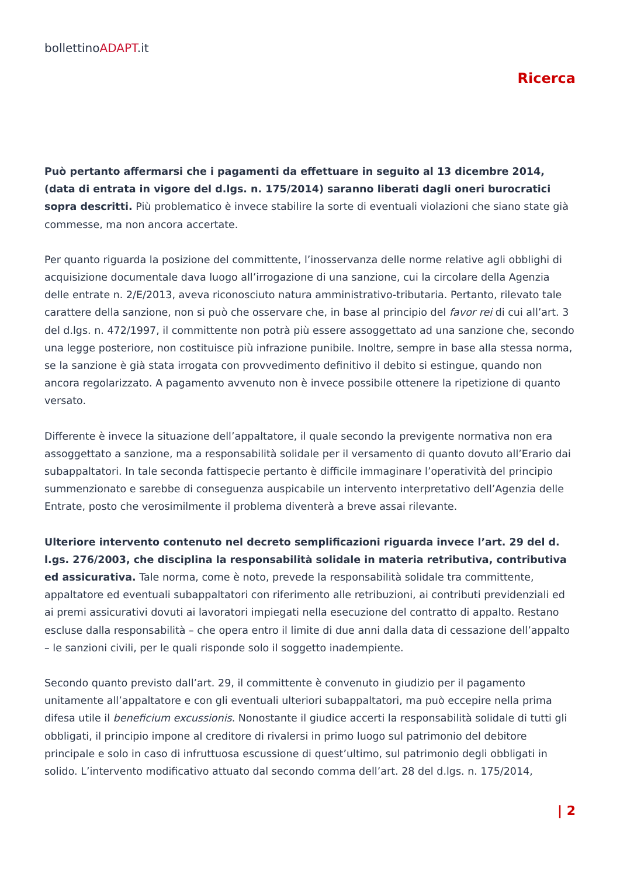bollettinoADAPT.it
Ricerca
Può pertanto affermarsi che i pagamenti da effettuare in seguito al 13 dicembre 2014, (data di entrata in vigore del d.lgs. n. 175/2014) saranno liberati dagli oneri burocratici sopra descritti. Più problematico è invece stabilire la sorte di eventuali violazioni che siano state già commesse, ma non ancora accertate.
Per quanto riguarda la posizione del committente, l’inosservanza delle norme relative agli obblighi di acquisizione documentale dava luogo all’irrogazione di una sanzione, cui la circolare della Agenzia delle entrate n. 2/E/2013, aveva riconosciuto natura amministrativo-tributaria. Pertanto, rilevato tale carattere della sanzione, non si può che osservare che, in base al principio del favor rei di cui all’art. 3 del d.lgs. n. 472/1997, il committente non potrà più essere assoggettato ad una sanzione che, secondo una legge posteriore, non costituisce più infrazione punibile. Inoltre, sempre in base alla stessa norma, se la sanzione è già stata irrogata con provvedimento definitivo il debito si estingue, quando non ancora regolarizzato. A pagamento avvenuto non è invece possibile ottenere la ripetizione di quanto versato.
Differente è invece la situazione dell’appaltatore, il quale secondo la previgente normativa non era assoggettato a sanzione, ma a responsabilità solidale per il versamento di quanto dovuto all’Erario dai subappaltatori. In tale seconda fattispecie pertanto è difficile immaginare l’operatività del principio summenzionato e sarebbe di conseguenza auspicabile un intervento interpretativo dell’Agenzia delle Entrate, posto che verosimilmente il problema diventerà a breve assai rilevante.
Ulteriore intervento contenuto nel decreto semplificazioni riguarda invece l’art. 29 del d. l.gs. 276/2003, che disciplina la responsabilità solidale in materia retributiva, contributiva ed assicurativa. Tale norma, come è noto, prevede la responsabilità solidale tra committente, appaltatore ed eventuali subappaltatori con riferimento alle retribuzioni, ai contributi previdenziali ed ai premi assicurativi dovuti ai lavoratori impiegati nella esecuzione del contratto di appalto. Restano escluse dalla responsabilità – che opera entro il limite di due anni dalla data di cessazione dell’appalto – le sanzioni civili, per le quali risponde solo il soggetto inadempiente.
Secondo quanto previsto dall’art. 29, il committente è convenuto in giudizio per il pagamento unitamente all’appaltatore e con gli eventuali ulteriori subappaltatori, ma può eccepire nella prima difesa utile il beneficium excussionis. Nonostante il giudice accerti la responsabilità solidale di tutti gli obbligati, il principio impone al creditore di rivalersi in primo luogo sul patrimonio del debitore principale e solo in caso di infruttuosa escussione di quest’ultimo, sul patrimonio degli obbligati in solido. L’intervento modificativo attuato dal secondo comma dell’art. 28 del d.lgs. n. 175/2014,
| 2